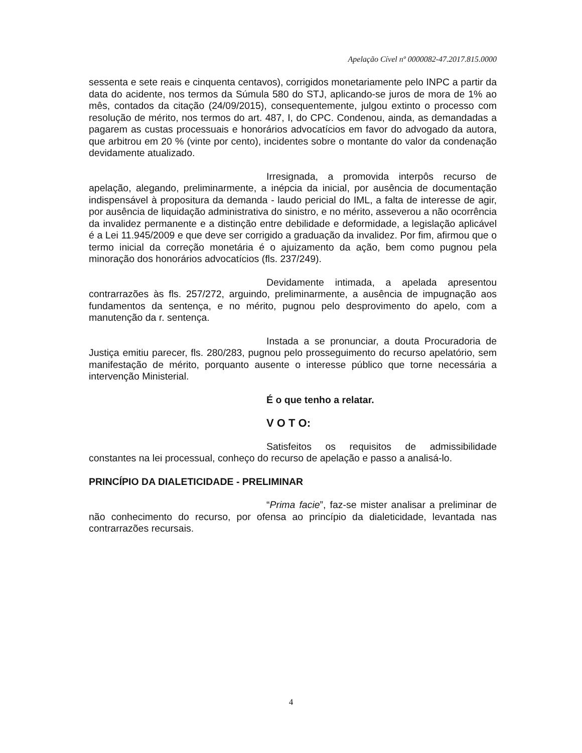Apelação Cível nº 0000082-47.2017.815.0000
sessenta e sete reais e cinquenta centavos), corrigidos monetariamente pelo INPC a partir da data do acidente, nos termos da Súmula 580 do STJ, aplicando-se juros de mora de 1% ao mês, contados da citação (24/09/2015), consequentemente, julgou extinto o processo com resolução de mérito, nos termos do art. 487, I, do CPC. Condenou, ainda, as demandadas a pagarem as custas processuais e honorários advocatícios em favor do advogado da autora, que arbitrou em 20 % (vinte por cento), incidentes sobre o montante do valor da condenação devidamente atualizado.
Irresignada, a promovida interpôs recurso de apelação, alegando, preliminarmente, a inépcia da inicial, por ausência de documentação indispensável à propositura da demanda - laudo pericial do IML, a falta de interesse de agir, por ausência de liquidação administrativa do sinistro, e no mérito, asseverou a não ocorrência da invalidez permanente e a distinção entre debilidade e deformidade, a legislação aplicável é a Lei 11.945/2009 e que deve ser corrigido a graduação da invalidez. Por fim, afirmou que o termo inicial da correção monetária é o ajuizamento da ação, bem como pugnou pela minoração dos honorários advocatícios (fls. 237/249).
Devidamente intimada, a apelada apresentou contrarrazões às fls. 257/272, arguindo, preliminarmente, a ausência de impugnação aos fundamentos da sentença, e no mérito, pugnou pelo desprovimento do apelo, com a manutenção da r. sentença.
Instada a se pronunciar, a douta Procuradoria de Justiça emitiu parecer, fls. 280/283, pugnou pelo prosseguimento do recurso apelatório, sem manifestação de mérito, porquanto ausente o interesse público que torne necessária a intervenção Ministerial.
É o que tenho a relatar.
V O T O:
Satisfeitos os requisitos de admissibilidade constantes na lei processual, conheço do recurso de apelação e passo a analisá-lo.
PRINCÍPIO DA DIALETICIDADE - PRELIMINAR
“Prima facie”, faz-se mister analisar a preliminar de não conhecimento do recurso, por ofensa ao princípio da dialeticidade, levantada nas contrarrazões recursais.
4